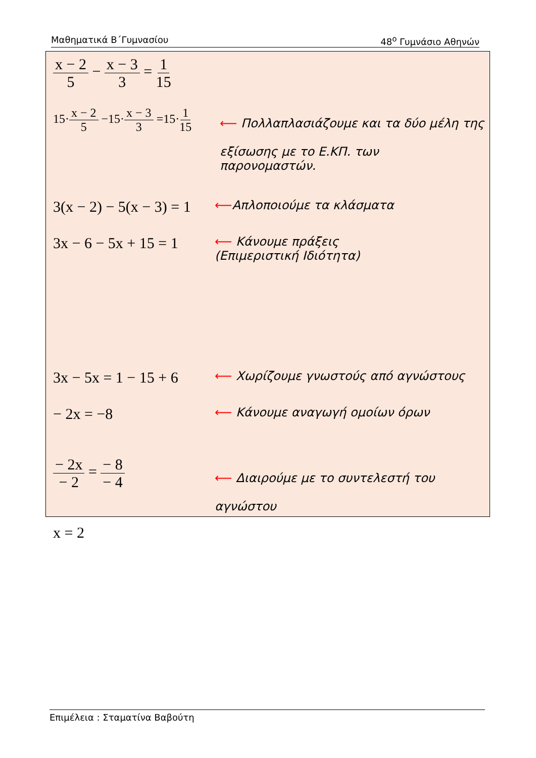Μαθηματικά Β΄Γυμνασίου 48<sup>ο</sup> Γυμνάσιο Αθηνών
x − 2 5 − x − 3 3 = 1 15
15·x − 2 5 −15·x − 3 3 =15·1 15
⟵ Πολλαπλασιάζουμε και τα δύο μέλη της
εξίσωσης με το Ε.ΚΠ. των
παρονομαστών.
3(x − 2) − 5(x − 3) = 1
⟵Απλοποιούμε τα κλάσματα
3x − 6 − 5x + 15 = 1
⟵ Κάνουμε πράξεις
(Επιμεριστική Ιδιότητα)
3x − 5x = 1 − 15 + 6
⟵ Χωρίζουμε γνωστούς από αγνώστους
− 2x = −8
⟵ Κάνουμε αναγωγή ομοίων όρων
− 2x − 2 = − 8 − 4
⟵ Διαιρούμε με το συντελεστή του
αγνώστου
x = 2
Επιμέλεια : Σταματίνα Βαβούτη